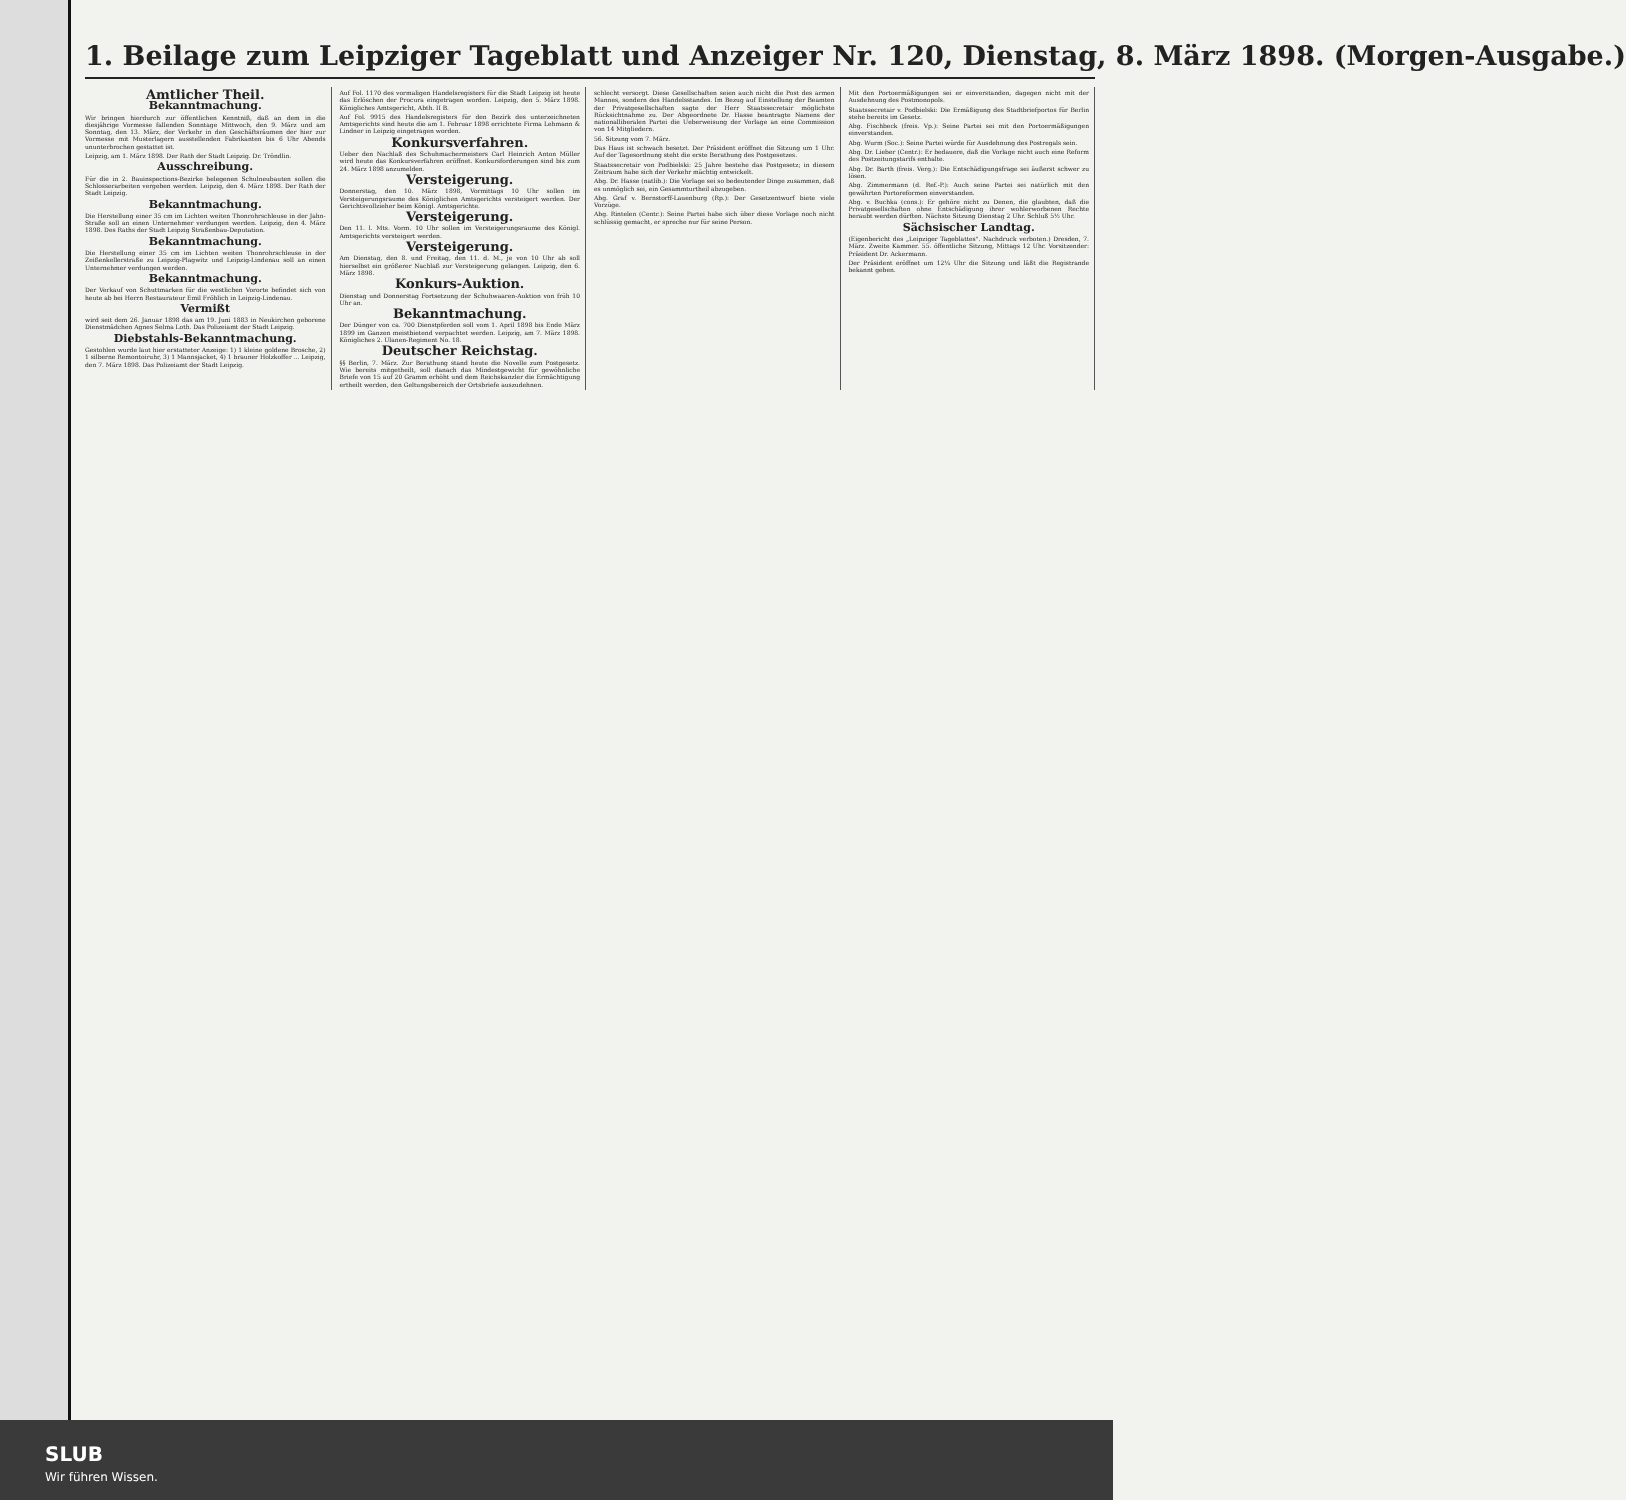1. Beilage zum Leipziger Tageblatt und Anzeiger Nr. 120, Dienstag, 8. März 1898. (Morgen-Ausgabe.)
Amtlicher Theil.
Bekanntmachung.
Wir bringen hierdurch zur öffentlichen Kenntniß, daß an dem in die diesjährige Vormesse fallenden Sonntage Mittwoch, den 9. März und am Sonntag, den 13. März, der Verkehr in den Geschäftsräumen der hier zur Vormesse mit Musterlagern ausstellenden Fabrikanten bis 6 Uhr Abends ununterbrochen gestattet ist.
Leipzig, am 1. März 1898. Der Rath der Stadt Leipzig. Dr. Tröndlin.
Ausschreibung.
Für die in 2. Bauinspections-Bezirke belegenen Schulneubauten sollen die Schlosserarbeiten vergeben werden. Leipzig, den 4. März 1898. Der Rath der Stadt Leipzig.
Bekanntmachung.
Die Herstellung einer 35 cm im Lichten weiten Thonrohrschleuse in der Jahn-Straße soll an einen Unternehmer verdungen werden. Leipzig, den 4. März 1898. Des Raths der Stadt Leipzig Straßenbau-Deputation.
Bekanntmachung.
Die Herstellung einer 35 cm im Lichten weiten Thonrohrschleuse in der Zeißenkellerstraße zu Leipzig-Plagwitz und Leipzig-Lindenau soll an einen Unternehmer verdungen werden.
Bekanntmachung.
Der Verkauf von Schuttmarken für die westlichen Vororte befindet sich von heute ab bei Herrn Restaurateur Emil Fröhlich in Leipzig-Lindenau.
Vermißt
wird seit dem 26. Januar 1898 das am 19. Juni 1883 in Neukirchen geborene Dienstmädchen Agnes Selma Loth. Das Polizeiamt der Stadt Leipzig.
Diebstahls-Bekanntmachung.
Gestohlen wurde laut hier erstatteter Anzeige: 1) 1 kleine goldene Brosche, 2) 1 silberne Remontoiruhr, 3) 1 Mannsjacket, 4) 1 brauner Holzkoffer ... Leipzig, den 7. März 1898. Das Polizeiamt der Stadt Leipzig.
Auf Fol. 1170 des vormaligen Handelsregisters für die Stadt Leipzig ist heute das Erlöschen der Procura eingetragen worden. Leipzig, den 5. März 1898. Königliches Amtsgericht, Abth. II B.
Auf Fol. 9915 des Handelsregisters für den Bezirk des unterzeichneten Amtsgerichts sind heute die am 1. Februar 1898 errichtete Firma Lehmann & Lindner in Leipzig eingetragen worden.
Konkursverfahren.
Ueber den Nachlaß des Schuhmachermeisters Carl Heinrich Anton Müller wird heute das Konkursverfahren eröffnet. Konkursforderungen sind bis zum 24. März 1898 anzumelden.
Versteigerung.
Donnerstag, den 10. März 1898, Vormittags 10 Uhr sollen im Versteigerungsraume des Königlichen Amtsgerichts versteigert werden. Der Gerichtsvollzieher beim Königl. Amtsgerichte.
Versteigerung.
Den 11. l. Mts. Vorm. 10 Uhr sollen im Versteigerungsraume des Königl. Amtsgerichts versteigert werden.
Versteigerung.
Am Dienstag, den 8. und Freitag, den 11. d. M., je von 10 Uhr ab soll hierselbst ein größerer Nachlaß zur Versteigerung gelangen. Leipzig, den 6. März 1898.
Konkurs-Auktion.
Dienstag und Donnerstag Fortsetzung der Schuhwaaren-Auktion von früh 10 Uhr an.
Bekanntmachung.
Der Dünger von ca. 700 Dienstpferden soll vom 1. April 1898 bis Ende März 1899 im Ganzen meistbietend verpachtet werden. Leipzig, am 7. März 1898. Königliches 2. Ulanen-Regiment No. 18.
Deutscher Reichstag.
§§ Berlin, 7. März. Zur Berathung stand heute die Novelle zum Postgesetz. Wie bereits mitgetheilt, soll danach das Mindestgewicht für gewöhnliche Briefe von 15 auf 20 Gramm erhöht und dem Reichskanzler die Ermächtigung ertheilt werden, den Geltungsbereich der Ortsbriefe auszudehnen.
schlecht versorgt. Diese Gesellschaften seien auch nicht die Post des armen Mannes, sondern des Handelsstandes. Im Bezug auf Einstellung der Beamten der Privatgesellschaften sagte der Herr Staatssecretair möglichste Rücksichtnahme zu. Der Abgeordnete Dr. Hasse beantragte Namens der nationalliberalen Partei die Ueberweisung der Vorlage an eine Commission von 14 Mitgliedern.
56. Sitzung vom 7. März.
Das Haus ist schwach besetzt. Der Präsident eröffnet die Sitzung um 1 Uhr. Auf der Tagesordnung steht die erste Berathung des Postgesetzes.
Staatssecretair von Podbielski: 25 Jahre bestehe das Postgesetz; in diesem Zeitraum habe sich der Verkehr mächtig entwickelt.
Abg. Dr. Hasse (natlib.): Die Vorlage sei so bedeutender Dinge zusammen, daß es unmöglich sei, ein Gesammturtheil abzugeben.
Abg. Graf v. Bernstorff-Lauenburg (Rp.): Der Gesetzentwurf biete viele Vorzüge.
Abg. Rintelen (Centr.): Seine Partei habe sich über diese Vorlage noch nicht schlüssig gemacht, er spreche nur für seine Person.
Mit den Portoermäßigungen sei er einverstanden, dagegen nicht mit der Ausdehnung des Postmonopols.
Staatssecretair v. Podbielski: Die Ermäßigung des Stadtbriefportos für Berlin stehe bereits im Gesetz.
Abg. Fischbeck (freis. Vp.): Seine Partei sei mit den Portoermäßigungen einverstanden.
Abg. Wurm (Soc.): Seine Partei würde für Ausdehnung des Postregals sein.
Abg. Dr. Lieber (Centr.): Er bedauere, daß die Vorlage nicht auch eine Reform des Postzeitungstarifs enthalte.
Abg. Dr. Barth (freis. Verg.): Die Entschädigungsfrage sei äußerst schwer zu lösen.
Abg. Zimmermann (d. Ref.-P.): Auch seine Partei sei natürlich mit den gewährten Portoreformen einverstanden.
Abg. v. Buchka (cons.): Er gehöre nicht zu Denen, die glaubten, daß die Privatgesellschaften ohne Entschädigung ihrer wohlerworbenen Rechte beraubt werden dürften. Nächste Sitzung Dienstag 2 Uhr. Schluß 5½ Uhr.
Sächsischer Landtag.
(Eigenbericht des „Leipziger Tageblattes". Nachdruck verboten.) Dresden, 7. März. Zweite Kammer. 55. öffentliche Sitzung, Mittags 12 Uhr. Vorsitzender: Präsident Dr. Ackermann.
Der Präsident eröffnet um 12¼ Uhr die Sitzung und läßt die Registrande bekannt geben.
SLUB
Wir führen Wissen.